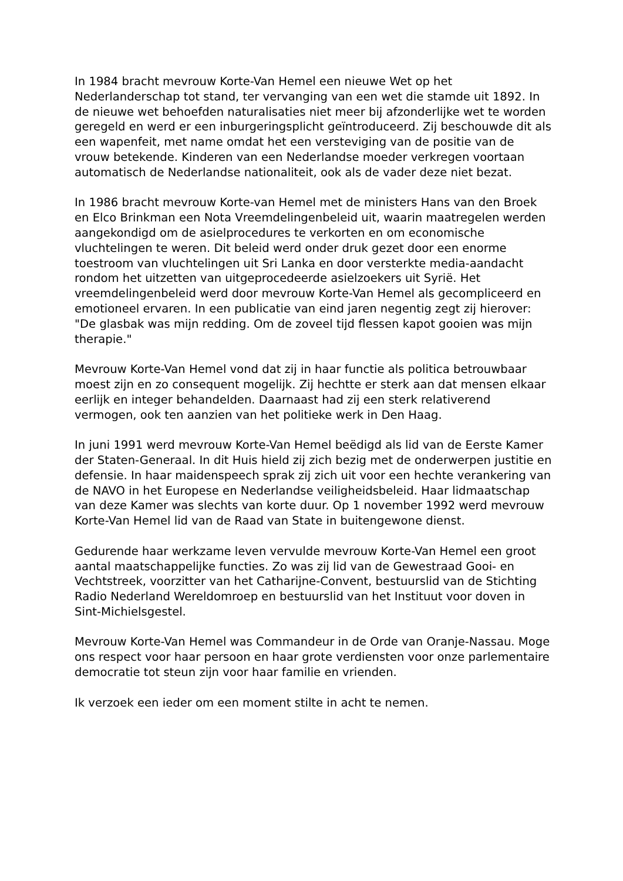In 1984 bracht mevrouw Korte-Van Hemel een nieuwe Wet op het Nederlanderschap tot stand, ter vervanging van een wet die stamde uit 1892. In de nieuwe wet behoefden naturalisaties niet meer bij afzonderlijke wet te worden geregeld en werd er een inburgeringsplicht geïntroduceerd. Zij beschouwde dit als een wapenfeit, met name omdat het een versteviging van de positie van de vrouw betekende. Kinderen van een Nederlandse moeder verkregen voortaan automatisch de Nederlandse nationaliteit, ook als de vader deze niet bezat.
In 1986 bracht mevrouw Korte-van Hemel met de ministers Hans van den Broek en Elco Brinkman een Nota Vreemdelingenbeleid uit, waarin maatregelen werden aangekondigd om de asielprocedures te verkorten en om economische vluchtelingen te weren. Dit beleid werd onder druk gezet door een enorme toestroom van vluchtelingen uit Sri Lanka en door versterkte media-aandacht rondom het uitzetten van uitgeprocedeerde asielzoekers uit Syrië. Het vreemdelingenbeleid werd door mevrouw Korte-Van Hemel als gecompliceerd en emotioneel ervaren. In een publicatie van eind jaren negentig zegt zij hierover: "De glasbak was mijn redding. Om de zoveel tijd flessen kapot gooien was mijn therapie."
Mevrouw Korte-Van Hemel vond dat zij in haar functie als politica betrouwbaar moest zijn en zo consequent mogelijk. Zij hechtte er sterk aan dat mensen elkaar eerlijk en integer behandelden. Daarnaast had zij een sterk relativerend vermogen, ook ten aanzien van het politieke werk in Den Haag.
In juni 1991 werd mevrouw Korte-Van Hemel beëdigd als lid van de Eerste Kamer der Staten-Generaal. In dit Huis hield zij zich bezig met de onderwerpen justitie en defensie. In haar maidenspeech sprak zij zich uit voor een hechte verankering van de NAVO in het Europese en Nederlandse veiligheidsbeleid. Haar lidmaatschap van deze Kamer was slechts van korte duur. Op 1 november 1992 werd mevrouw Korte-Van Hemel lid van de Raad van State in buitengewone dienst.
Gedurende haar werkzame leven vervulde mevrouw Korte-Van Hemel een groot aantal maatschappelijke functies. Zo was zij lid van de Gewestraad Gooi- en Vechtstreek, voorzitter van het Catharijne-Convent, bestuurslid van de Stichting Radio Nederland Wereldomroep en bestuurslid van het Instituut voor doven in Sint-Michielsgestel.
Mevrouw Korte-Van Hemel was Commandeur in de Orde van Oranje-Nassau. Moge ons respect voor haar persoon en haar grote verdiensten voor onze parlementaire democratie tot steun zijn voor haar familie en vrienden.
Ik verzoek een ieder om een moment stilte in acht te nemen.